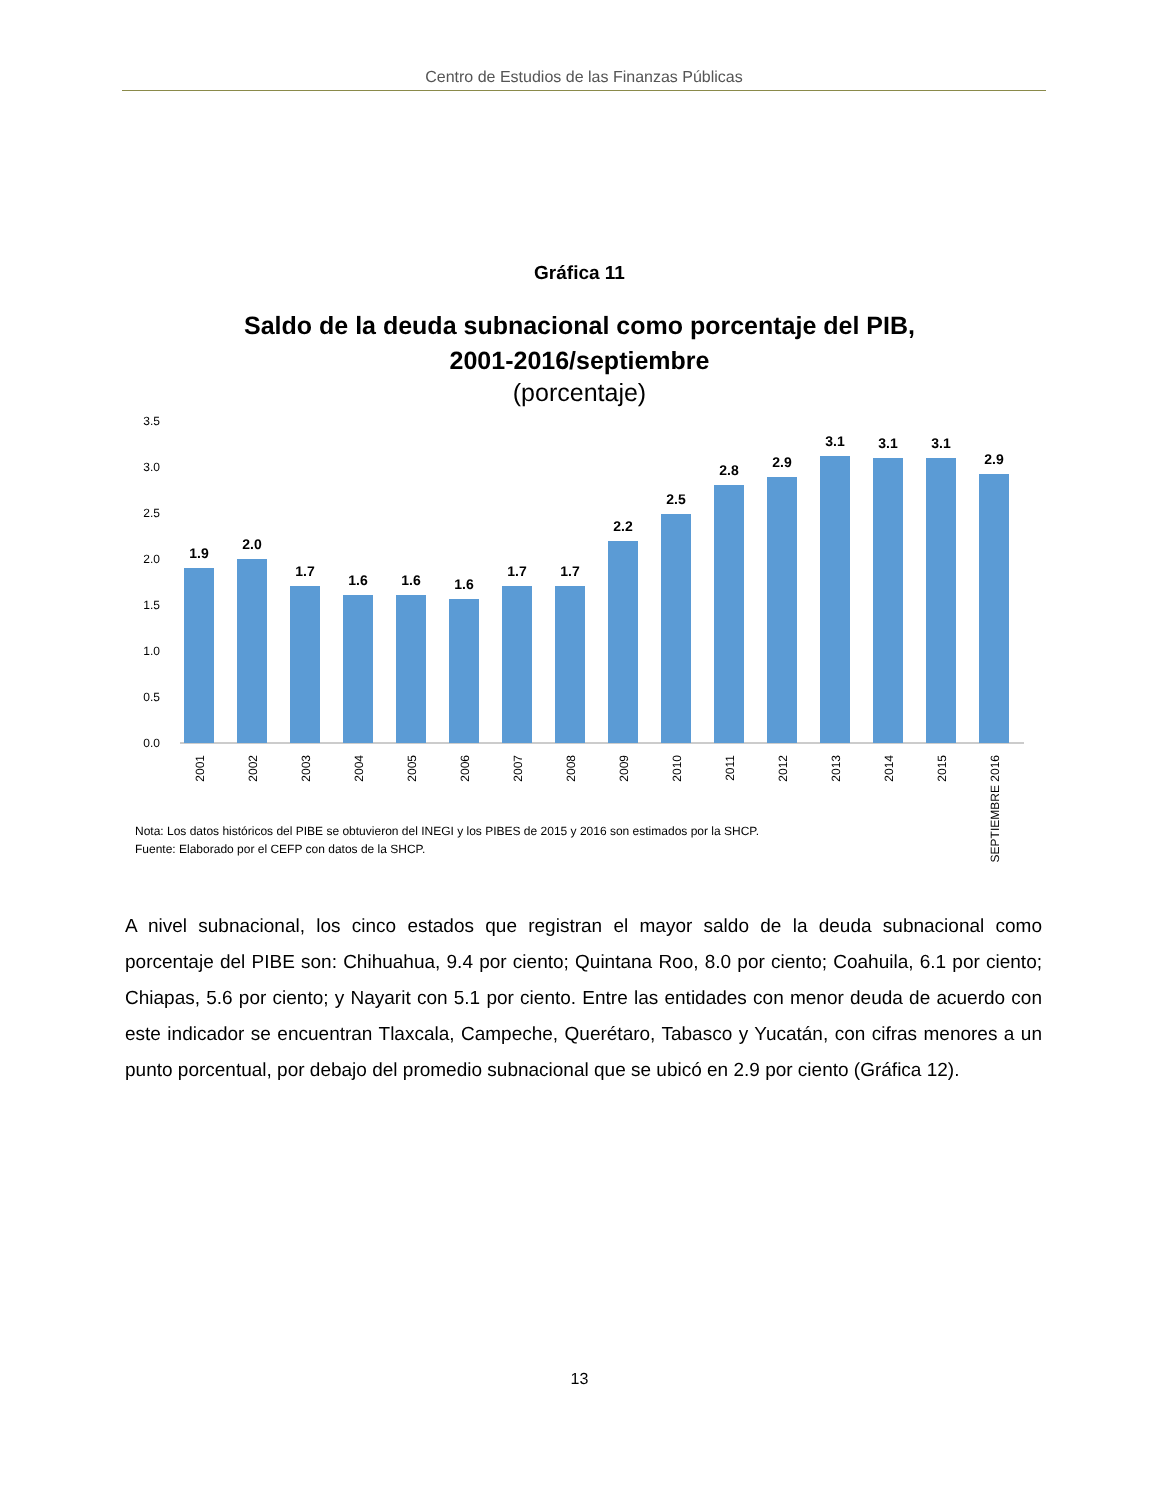Centro de Estudios de las Finanzas Públicas
Gráfica 11
Saldo de la deuda subnacional como porcentaje del PIB,
2001-2016/septiembre
(porcentaje)
3.5
3.0
2.5
2.0
1.5
1.0
0.5
0.0
1.9
2.0
1.7
1.6
1.6
1.6
1.7
1.7
2.2
2.5
2.8
2.9
3.1
3.1
3.1
2.9
2001
2002
2003
2004
2005
2006
2007
2008
2009
2010
2011
2012
2013
2014
2015
SEPTIEMBRE 2016
Nota: Los datos históricos del PIBE se obtuvieron del INEGI y los PIBES de 2015 y 2016 son estimados por la SHCP.
Fuente: Elaborado por el CEFP con datos de la SHCP.
A nivel subnacional, los cinco estados que registran el mayor saldo de la deuda subnacional como porcentaje del PIBE son: Chihuahua, 9.4 por ciento; Quintana Roo, 8.0 por ciento; Coahuila, 6.1 por ciento; Chiapas, 5.6 por ciento; y Nayarit con 5.1 por ciento. Entre las entidades con menor deuda de acuerdo con este indicador se encuentran Tlaxcala, Campeche, Querétaro, Tabasco y Yucatán, con cifras menores a un punto porcentual, por debajo del promedio subnacional que se ubicó en 2.9 por ciento (Gráfica 12).
13